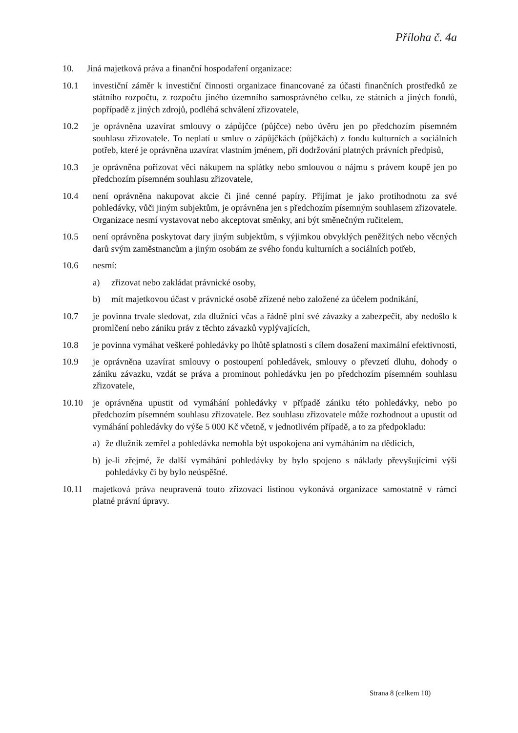Příloha č. 4a
10. Jiná majetková práva a finanční hospodaření organizace:
10.1 investiční záměr k investiční činnosti organizace financované za účasti finančních prostředků ze státního rozpočtu, z rozpočtu jiného územního samosprávného celku, ze státních a jiných fondů, popřípadě z jiných zdrojů, podléhá schválení zřizovatele,
10.2 je oprávněna uzavírat smlouvy o zápůjčce (půjčce) nebo úvěru jen po předchozím písemném souhlasu zřizovatele. To neplatí u smluv o zápůjčkách (půjčkách) z fondu kulturních a sociálních potřeb, které je oprávněna uzavírat vlastním jménem, při dodržování platných právních předpisů,
10.3 je oprávněna pořizovat věci nákupem na splátky nebo smlouvou o nájmu s právem koupě jen po předchozím písemném souhlasu zřizovatele,
10.4 není oprávněna nakupovat akcie či jiné cenné papíry. Přijímat je jako protihodnotu za své pohledávky, vůči jiným subjektům, je oprávněna jen s předchozím písemným souhlasem zřizovatele. Organizace nesmí vystavovat nebo akceptovat směnky, ani být směnečným ručitelem,
10.5 není oprávněna poskytovat dary jiným subjektům, s výjimkou obvyklých peněžitých nebo věcných darů svým zaměstnancům a jiným osobám ze svého fondu kulturních a sociálních potřeb,
10.6 nesmí:
a) zřizovat nebo zakládat právnické osoby,
b) mít majetkovou účast v právnické osobě zřízené nebo založené za účelem podnikání,
10.7 je povinna trvale sledovat, zda dlužníci včas a řádně plní své závazky a zabezpečit, aby nedošlo k promlčení nebo zániku práv z těchto závazků vyplývajících,
10.8 je povinna vymáhat veškeré pohledávky po lhůtě splatnosti s cílem dosažení maximální efektivnosti,
10.9 je oprávněna uzavírat smlouvy o postoupení pohledávek, smlouvy o převzetí dluhu, dohody o zániku závazku, vzdát se práva a prominout pohledávku jen po předchozím písemném souhlasu zřizovatele,
10.10 je oprávněna upustit od vymáhání pohledávky v případě zániku této pohledávky, nebo po předchozím písemném souhlasu zřizovatele. Bez souhlasu zřizovatele může rozhodnout a upustit od vymáhání pohledávky do výše 5 000 Kč včetně, v jednotlivém případě, a to za předpokladu:
a) že dlužník zemřel a pohledávka nemohla být uspokojena ani vymáháním na dědicích,
b) je-li zřejmé, že další vymáhání pohledávky by bylo spojeno s náklady převyšujícími výši pohledávky či by bylo neúspěšné.
10.11 majetková práva neupravená touto zřizovací listinou vykonává organizace samostatně v rámci platné právní úpravy.
Strana 8 (celkem 10)